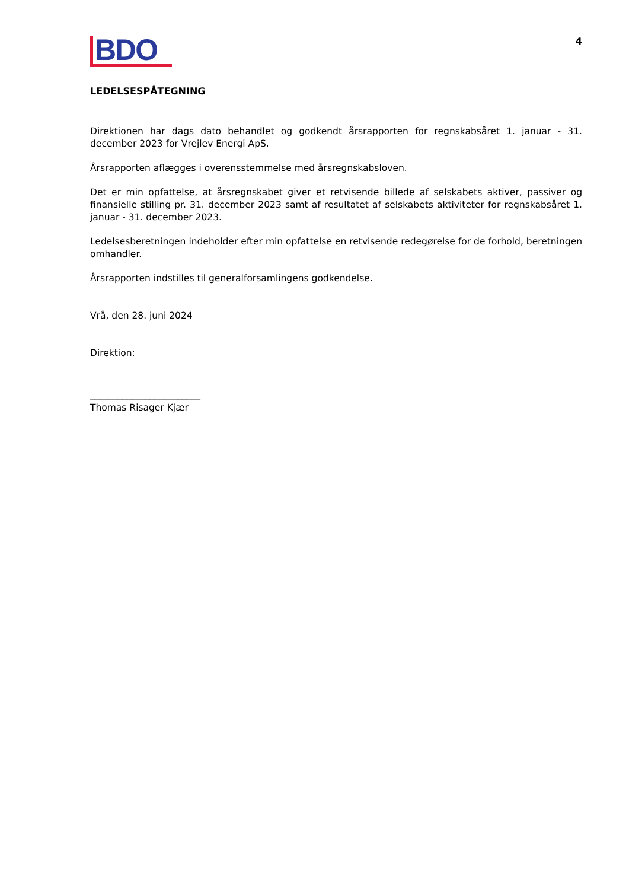BDO
4
LEDELSESPÅTEGNING
Direktionen har dags dato behandlet og godkendt årsrapporten for regnskabsåret 1. januar - 31. december 2023 for Vrejlev Energi ApS.
Årsrapporten aflægges i overensstemmelse med årsregnskabsloven.
Det er min opfattelse, at årsregnskabet giver et retvisende billede af selskabets aktiver, passiver og finansielle stilling pr. 31. december 2023 samt af resultatet af selskabets aktiviteter for regnskabsåret 1. januar - 31. december 2023.
Ledelsesberetningen indeholder efter min opfattelse en retvisende redegørelse for de forhold, beretningen omhandler.
Årsrapporten indstilles til generalforsamlingens godkendelse.
Vrå, den 28. juni 2024
Direktion:
________________________
Thomas Risager Kjær